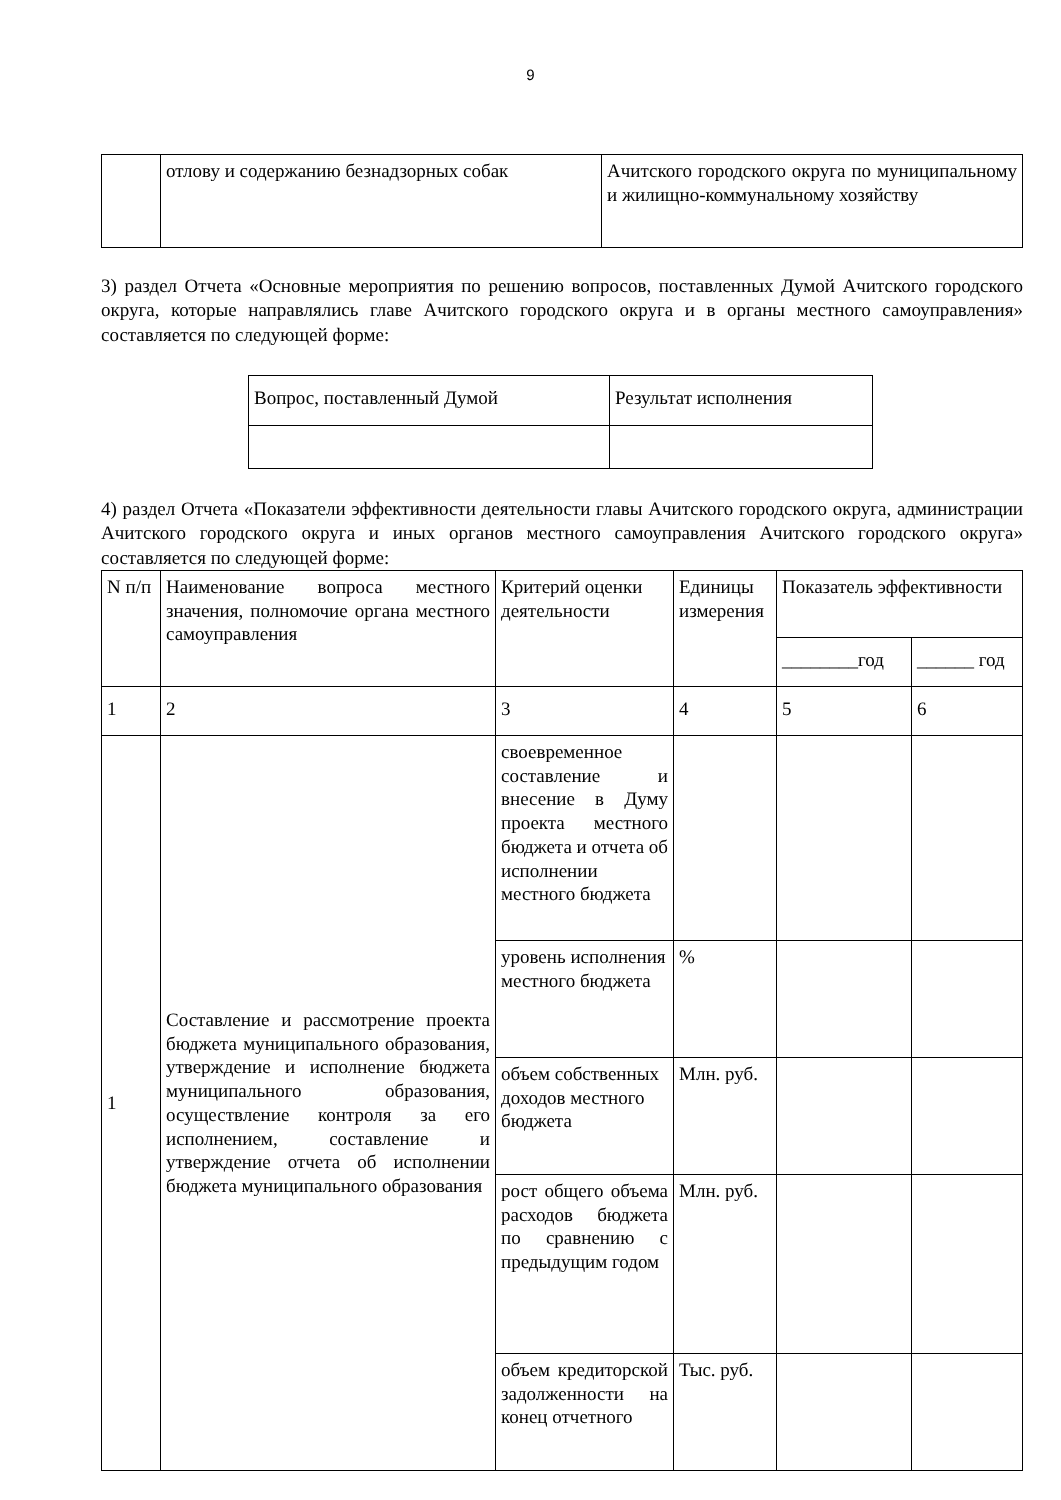9
| | отлову и содержанию безнадзорных собак | Ачитского городского округа по муниципальному и жилищно-коммунальному хозяйству |
3) раздел Отчета «Основные мероприятия по решению вопросов, поставленных Думой Ачитского городского округа, которые направлялись главе Ачитского городского округа и в органы местного самоуправления» составляется по следующей форме:
| Вопрос, поставленный Думой | Результат исполнения |
4) раздел Отчета «Показатели эффективности деятельности главы Ачитского городского округа, администрации Ачитского городского округа и иных органов местного самоуправления Ачитского городского округа» составляется по следующей форме:
| N п/п | Наименование вопроса местного значения, полномочие органа местного самоуправления | Критерий оценки деятельности | Единицы измерения | Показатель эффективности | |
| | | | | ________год | ______ год |
| 1 | 2 | 3 | 4 | 5 | 6 |
| 1 | Составление и рассмотрение проекта бюджета муниципального образования, утверждение и исполнение бюджета муниципального образования, осуществление контроля за его исполнением, составление и утверждение отчета об исполнении бюджета муниципального образования | своевременное составление и внесение в Думу проекта местного бюджета и отчета об исполнении местного бюджета | | | |
| | | уровень исполнения местного бюджета | % | | |
| | | объем собственных доходов местного бюджета | Млн. руб. | | |
| | | рост общего объема расходов бюджета по сравнению с предыдущим годом | Млн. руб. | | |
| | | объем кредиторской задолженности на конец отчетного | Тыс. руб. | | |